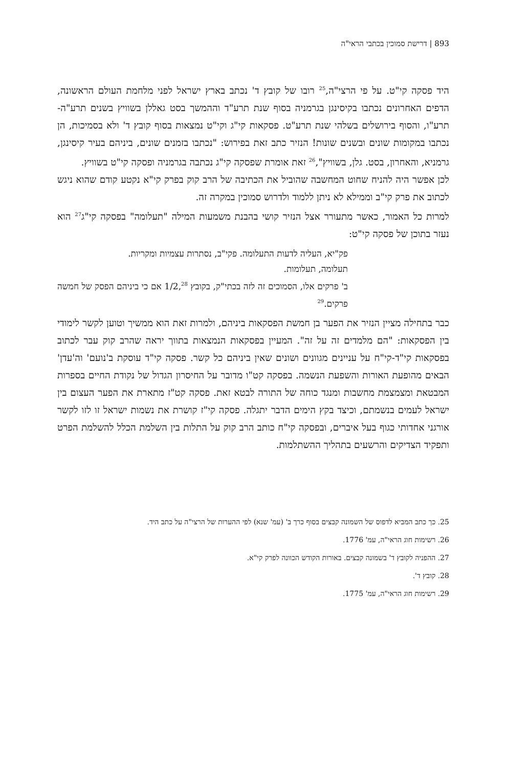893 | דרישת סמוכין בכתבי הראי"ה
היד פסקה קי"ט. על פי הרצי"ה,<sup>25</sup> רובו של קובץ ד' נכתב בארץ ישראל לפני מלחמת העולם הראשונה, הדפים האחרונים נכתבו בקיסינגן בגרמניה בסוף שנת תרע"ד וההמשך בסט גאללן בשוויץ בשנים תרע"ה-תרע"ו, והסוף בירושלים בשלהי שנת תרע"ט. פסקאות קי"ג וקי"ט נמצאות בסוף קובץ ד' ולא בסמיכות, הן נכתבו במקומות שונים ובשנים שונות! הנזיר כתב זאת בפירוש: "נכתבו בזמנים שונים, ביניהם בעיר קיסינגן, גרמניא, והאחרון, בסט. גלן, בשוויץ",<sup>26</sup> זאת אומרת שפסקה קי"ג נכתבה בגרמניה ופסקה קי"ט בשוויץ.
לכן אפשר היה להניח שחוט המחשבה שהוביל את הכתיבה של הרב קוק בפרק קי"א נקטע קודם שהוא ניגש לכתוב את פרק קי"ב וממילא לא ניתן ללמוד ולדרוש סמוכין במקרה זה.
למרות כל האמור, כאשר מתעורר אצל הנזיר קושי בהבנת משמעות המילה "תעלומה" בפסקה קי"ג<sup>27</sup> הוא נעזר בתוכן של פסקה קי"ט:
פק"יא, העליה לדעות התעלומה. פקי"ב, נסתרות עצמיות ומקריות.
תעלומה, תעלומות.
ב' פרקים אלו, הסמוכים זה לזה בכתי"ק, בקובץ 1/2,<sup>28</sup> אם כי ביניהם הפסק של חמשה פרקים.<sup>29</sup>
כבר בתחילה מציין הנזיר את הפער בן חמשת הפסקאות ביניהם, ולמרות זאת הוא ממשיך וטוען לקשר לימודי בין הפסקאות: "הם מלמדים זה על זה". המעיין בפסקאות הנמצאות בתווך יראה שהרב קוק עבר לכתוב בפסקאות קי"ד-קי"ח על עניינים מגוונים ושונים שאין ביניהם כל קשר. פסקה קי"ד עוסקת ב'נועם' וה'עדן' הבאים מהופעת האורות והשפעת הנשמה. בפסקה קט"ו מדובר על החיסרון הגדול של נקודת החיים בספרות המבטאת ומצמצמת מחשבות ומנגד כוחה של התורה לבטא זאת. פסקה קט"ז מתארת את הפער העצום בין ישראל לעמים בנשמתם, וכיצד בקץ הימים הדבר יתגלה. פסקה קי"ז קושרת את נשמות ישראל זו לזו לקשר אורגני אחדותי כגוף בעל איברים, ובפסקה קי"ח כותב הרב קוק על התלות בין השלמת הכלל להשלמת הפרט ותפקיד הצדיקים והרשעים בתהליך ההשתלמות.
25. כך כתב המביא לדפוס של השמונה קבצים בסוף כרך ב' (עמ' שנא) לפי ההערות של הרצי"ה על כתב היד.
26. רשימות חוג הראי"ה, עמ' 1776.
27. ההפניה לקובץ ד' בשמונה קבצים. באורות הקודש הכוונה לפרק קי"א.
28. קובץ ד'.
29. רשימות חוג הראי"ה, עמ' 1775.